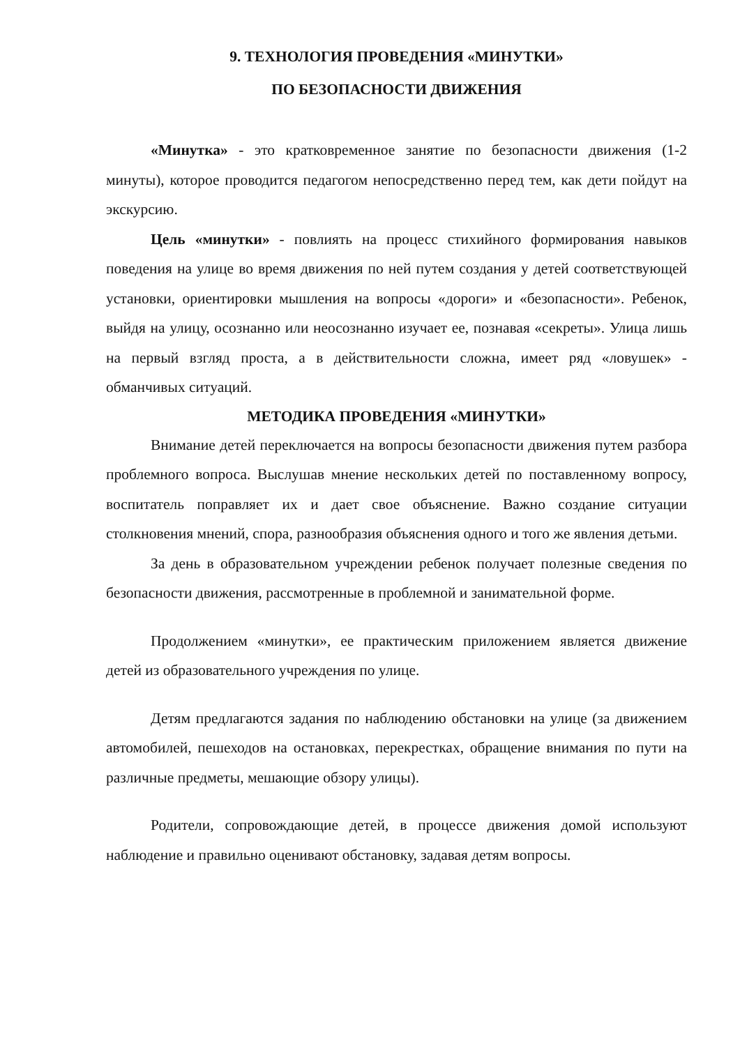9. ТЕХНОЛОГИЯ ПРОВЕДЕНИЯ «МИНУТКИ»
ПО БЕЗОПАСНОСТИ ДВИЖЕНИЯ
«Минутка» - это кратковременное занятие по безопасности движения (1-2 минуты), которое проводится педагогом непосредственно перед тем, как дети пойдут на экскурсию.
Цель «минутки» - повлиять на процесс стихийного формирования навыков поведения на улице во время движения по ней путем создания у детей соответствующей установки, ориентировки мышления на вопросы «дороги» и «безопасности». Ребенок, выйдя на улицу, осознанно или неосознанно изучает ее, познавая «секреты». Улица лишь на первый взгляд проста, а в действительности сложна, имеет ряд «ловушек» - обманчивых ситуаций.
МЕТОДИКА ПРОВЕДЕНИЯ «МИНУТКИ»
Внимание детей переключается на вопросы безопасности движения путем разбора проблемного вопроса. Выслушав мнение нескольких детей по поставленному вопросу, воспитатель поправляет их и дает свое объяснение. Важно создание ситуации столкновения мнений, спора, разнообразия объяснения одного и того же явления детьми.
За день в образовательном учреждении ребенок получает полезные сведения по безопасности движения, рассмотренные в проблемной и занимательной форме.
Продолжением «минутки», ее практическим приложением является движение детей из образовательного учреждения по улице.
Детям предлагаются задания по наблюдению обстановки на улице (за движением автомобилей, пешеходов на остановках, перекрестках, обращение внимания по пути на различные предметы, мешающие обзору улицы).
Родители, сопровождающие детей, в процессе движения домой используют наблюдение и правильно оценивают обстановку, задавая детям вопросы.